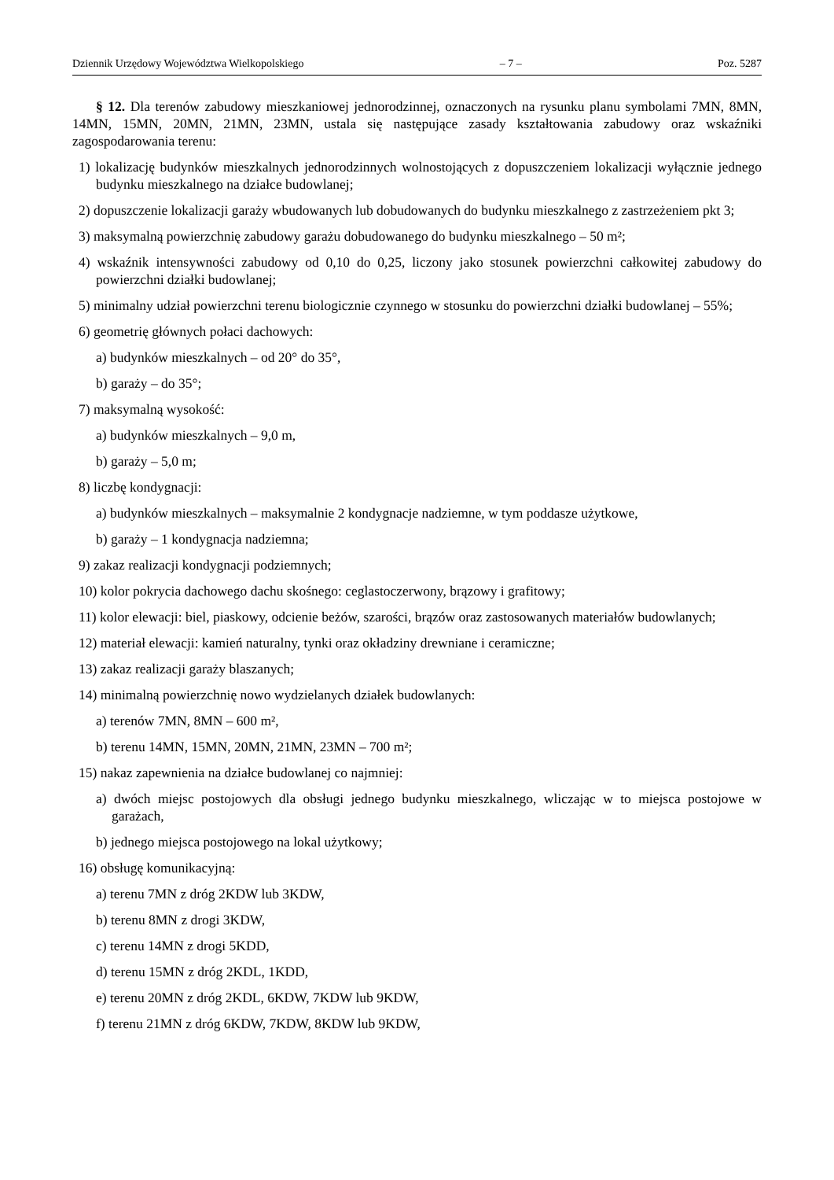Dziennik Urzędowy Województwa Wielkopolskiego – 7 – Poz. 5287
§ 12. Dla terenów zabudowy mieszkaniowej jednorodzinnej, oznaczonych na rysunku planu symbolami 7MN, 8MN, 14MN, 15MN, 20MN, 21MN, 23MN, ustala się następujące zasady kształtowania zabudowy oraz wskaźniki zagospodarowania terenu:
1) lokalizację budynków mieszkalnych jednorodzinnych wolnostojących z dopuszczeniem lokalizacji wyłącznie jednego budynku mieszkalnego na działce budowlanej;
2) dopuszczenie lokalizacji garaży wbudowanych lub dobudowanych do budynku mieszkalnego z zastrzeżeniem pkt 3;
3) maksymalną powierzchnię zabudowy garażu dobudowanego do budynku mieszkalnego – 50 m²;
4) wskaźnik intensywności zabudowy od 0,10 do 0,25, liczony jako stosunek powierzchni całkowitej zabudowy do powierzchni działki budowlanej;
5) minimalny udział powierzchni terenu biologicznie czynnego w stosunku do powierzchni działki budowlanej – 55%;
6) geometrię głównych połaci dachowych:
a) budynków mieszkalnych – od 20° do 35°,
b) garaży – do 35°;
7) maksymalną wysokość:
a) budynków mieszkalnych – 9,0 m,
b) garaży – 5,0 m;
8) liczbę kondygnacji:
a) budynków mieszkalnych – maksymalnie 2 kondygnacje nadziemne, w tym poddasze użytkowe,
b) garaży – 1 kondygnacja nadziemna;
9) zakaz realizacji kondygnacji podziemnych;
10) kolor pokrycia dachowego dachu skośnego: ceglastoczerwony, brązowy i grafitowy;
11) kolor elewacji: biel, piaskowy, odcienie beżów, szarości, brązów oraz zastosowanych materiałów budowlanych;
12) materiał elewacji: kamień naturalny, tynki oraz okładziny drewniane i ceramiczne;
13) zakaz realizacji garaży blaszanych;
14) minimalną powierzchnię nowo wydzielanych działek budowlanych:
a) terenów 7MN, 8MN – 600 m²,
b) terenu 14MN, 15MN, 20MN, 21MN, 23MN – 700 m²;
15) nakaz zapewnienia na działce budowlanej co najmniej:
a) dwóch miejsc postojowych dla obsługi jednego budynku mieszkalnego, wliczając w to miejsca postojowe w garażach,
b) jednego miejsca postojowego na lokal użytkowy;
16) obsługę komunikacyjną:
a) terenu 7MN z dróg 2KDW lub 3KDW,
b) terenu 8MN z drogi 3KDW,
c) terenu 14MN z drogi 5KDD,
d) terenu 15MN z dróg 2KDL, 1KDD,
e) terenu 20MN z dróg 2KDL, 6KDW, 7KDW lub 9KDW,
f) terenu 21MN z dróg 6KDW, 7KDW, 8KDW lub 9KDW,